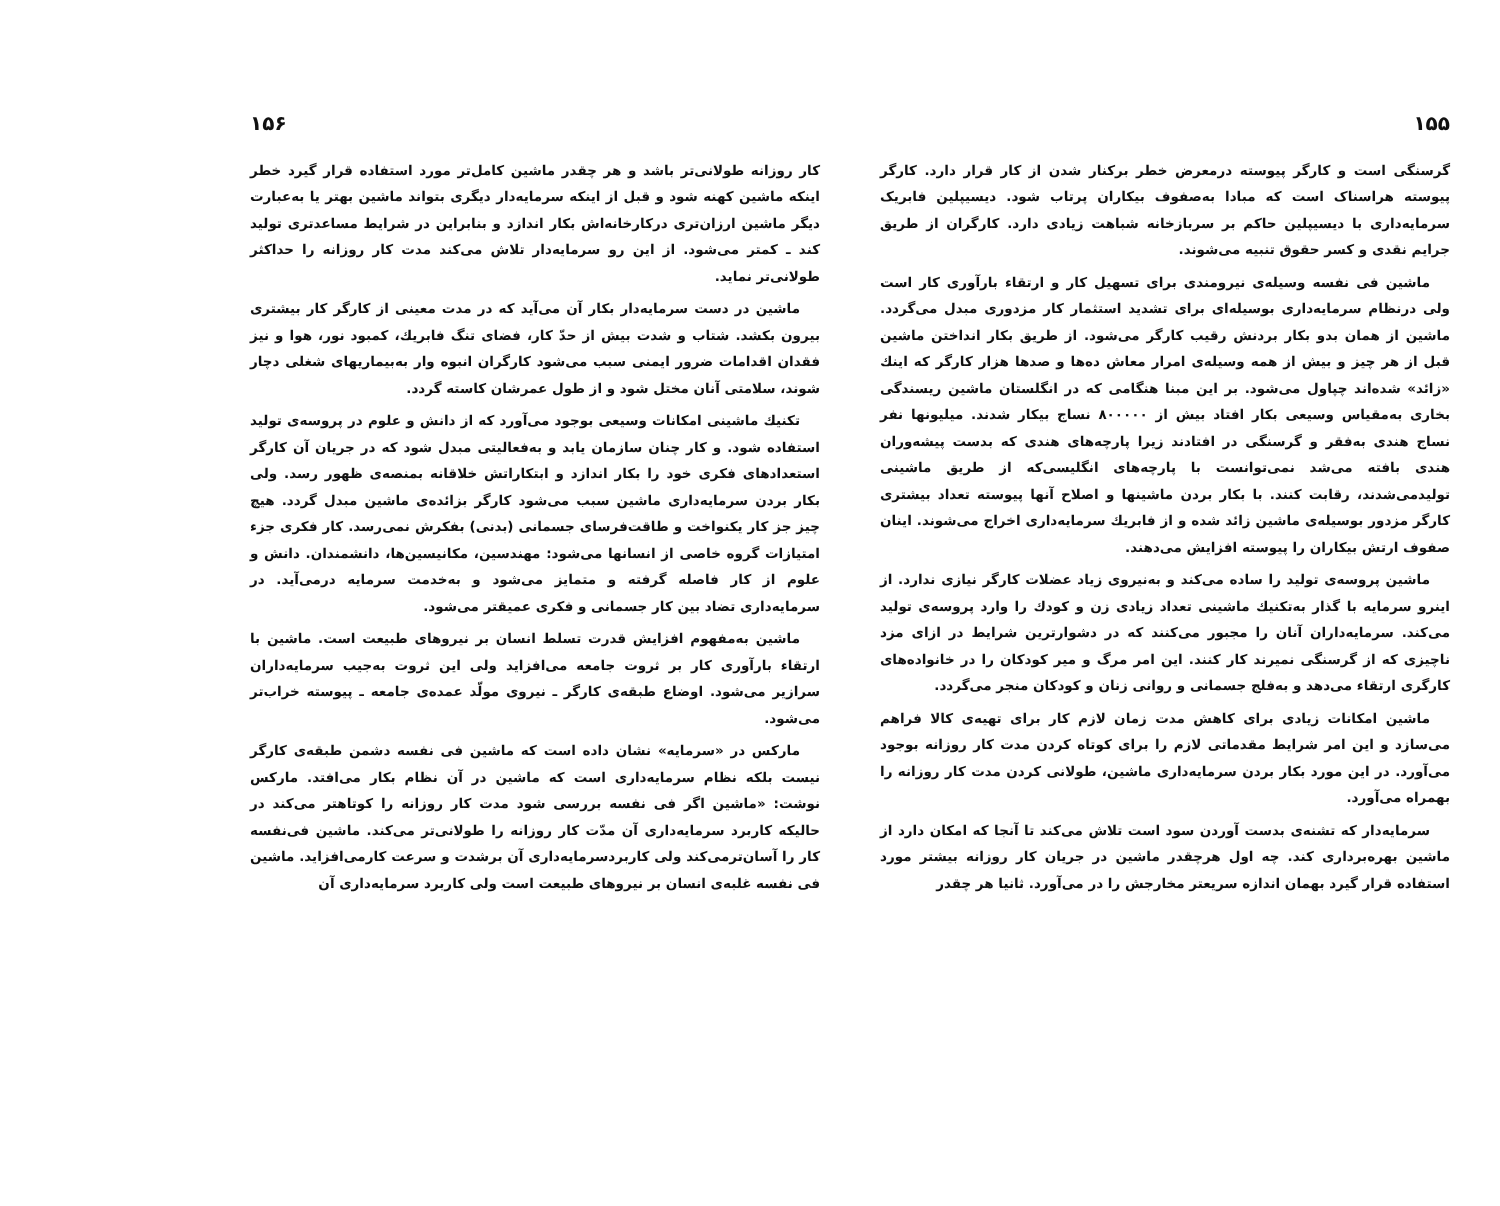۱۵۵
گرسنگی است و کارگر پیوسته درمعرض خطر برکنار شدن از کار قرار دارد. کارگر پیوسته هراسناک است که مبادا به‌صفوف بیکاران پرتاب شود. دیسیپلین فابریک سرمایه‌داری با دیسیپلین حاکم بر سربازخانه شباهت زیادی دارد. کارگران از طریق جرایم نقدی و کسر حقوق تنبیه می‌شوند.
ماشین فی نفسه وسیله‌ی نیرومندی برای تسهیل کار و ارتقاء بارآوری کار است ولی درنظام سرمایه‌داری بوسیله‌ای برای تشدید استثمار کار مزدوری مبدل می‌گردد. ماشین از همان بدو بکار بردنش رقیب کارگر می‌شود. از طریق بکار انداختن ماشین قبل از هر چیز و بیش از همه وسیله‌ی امرار معاش ده‌ها و صدها هزار کارگر که اینك «زائد» شده‌اند چپاول می‌شود. بر این مبنا هنگامی که در انگلستان ماشین ریسندگی بخاری به‌مقیاس وسیعی بکار افتاد بیش از ۸۰۰۰۰۰ نساج بیکار شدند. میلیونها نفر نساج هندی به‌فقر و گرسنگی در افتادند زیرا پارچه‌های هندی که بدست پیشه‌وران هندی بافته می‌شد نمی‌توانست با پارچه‌های انگلیسی‌که از طریق ماشینی تولیدمی‌شدند، رقابت کنند. با بکار بردن ماشینها و اصلاح آنها پیوسته تعداد بیشتری کارگر مزدور بوسیله‌ی ماشین زائد شده و از فابریك سرمایه‌داری اخراج می‌شوند. اینان صفوف ارتش بیکاران را پیوسته افزایش می‌دهند.
ماشین پروسه‌ی تولید را ساده می‌کند و به‌نیروی زیاد عضلات کارگر نیازی ندارد. از اینرو سرمایه با گذار به‌تکنیك ماشینی تعداد زیادی زن و کودك را وارد پروسه‌ی تولید می‌کند. سرمایه‌داران آنان را مجبور می‌کنند که در دشوارترین شرایط در ازای مزد ناچیزی که از گرسنگی نمیرند کار کنند. این امر مرگ و میر کودکان را در خانواده‌های کارگری ارتقاء می‌دهد و به‌فلج جسمانی و روانی زنان و کودکان منجر می‌گردد.
ماشین امکانات زیادی برای کاهش مدت زمان لازم کار برای تهیه‌ی کالا فراهم می‌سازد و این امر شرایط مقدماتی لازم را برای کوتاه کردن مدت کار روزانه بوجود می‌آورد. در این مورد بکار بردن سرمایه‌داری ماشین، طولانی کردن مدت کار روزانه را بهمراه می‌آورد.
سرمایه‌دار که تشنه‌ی بدست آوردن سود است تلاش می‌کند تا آنجا که امکان دارد از ماشین بهره‌برداری کند. چه اول هرچقدر ماشین در جریان کار روزانه بیشتر مورد استفاده قرار گیرد بهمان اندازه سریعتر مخارجش را در می‌آورد. ثانیا هر چقدر
۱۵۶
کار روزانه طولانی‌تر باشد و هر چقدر ماشین کامل‌تر مورد استفاده قرار گیرد خطر اینکه ماشین کهنه شود و قبل از اینکه سرمایه‌دار دیگری بتواند ماشین بهتر یا به‌عبارت دیگر ماشین ارزان‌تری درکارخانه‌اش بکار اندازد و بنابراین در شرایط مساعدتری تولید کند ـ کمتر می‌شود. از این رو سرمایه‌دار تلاش می‌کند مدت کار روزانه را حداکثر طولانی‌تر نماید.
ماشین در دست سرمایه‌دار بکار آن می‌آید که در مدت معینی از کارگر کار بیشتری بیرون بکشد. شتاب و شدت بیش از حدّ کار، فضای تنگ فابریك، کمبود نور، هوا و نیز فقدان اقدامات ضرور ایمنی سبب می‌شود کارگران انبوه وار به‌بیماریهای شغلی دچار شوند، سلامتی آنان مختل شود و از طول عمرشان کاسته گردد.
تکنیك ماشینی امکانات وسیعی بوجود می‌آورد که از دانش و علوم در پروسه‌ی تولید استفاده شود. و کار چنان سازمان یابد و به‌فعالیتی مبدل شود که در جریان آن کارگر استعدادهای فکری خود را بکار اندازد و ابتکاراتش خلاقانه بمنصه‌ی ظهور رسد. ولی بکار بردن سرمایه‌داری ماشین سبب می‌شود کارگر بزائده‌ی ماشین مبدل گردد. هیچ چیز جز کار یکنواخت و طاقت‌فرسای جسمانی (بدنی) بفکرش نمی‌رسد. کار فکری جزء امتیازات گروه خاصی از انسانها می‌شود: مهندسین، مکانیسین‌ها، دانشمندان. دانش و علوم از کار فاصله گرفته و متمایز می‌شود و به‌خدمت سرمایه درمی‌آید. در سرمایه‌داری تضاد بین کار جسمانی و فکری عمیقتر می‌شود.
ماشین به‌مفهوم افزایش قدرت تسلط انسان بر نیروهای طبیعت است. ماشین با ارتقاء بارآوری کار بر ثروت جامعه می‌افزاید ولی این ثروت به‌جیب سرمایه‌داران سرازیر می‌شود. اوضاع طبقه‌ی کارگر ـ نیروی مولّد عمده‌ی جامعه ـ پیوسته خراب‌تر می‌شود.
مارکس در «سرمایه» نشان داده است که ماشین فی نفسه دشمن طبقه‌ی کارگر نیست بلکه نظام سرمایه‌داری است که ماشین در آن نظام بکار می‌افتد. مارکس نوشت: «ماشین اگر فی نفسه بررسی شود مدت کار روزانه را کوتاهتر می‌کند در حالیکه کاربرد سرمایه‌داری آن مدّت کار روزانه را طولانی‌تر می‌کند. ماشین فی‌نفسه کار را آسان‌ترمی‌کند ولی کاربردسرمایه‌داری آن برشدت و سرعت کارمی‌افزاید. ماشین فی نفسه غلبه‌ی انسان بر نیروهای طبیعت است ولی کاربرد سرمایه‌داری آن